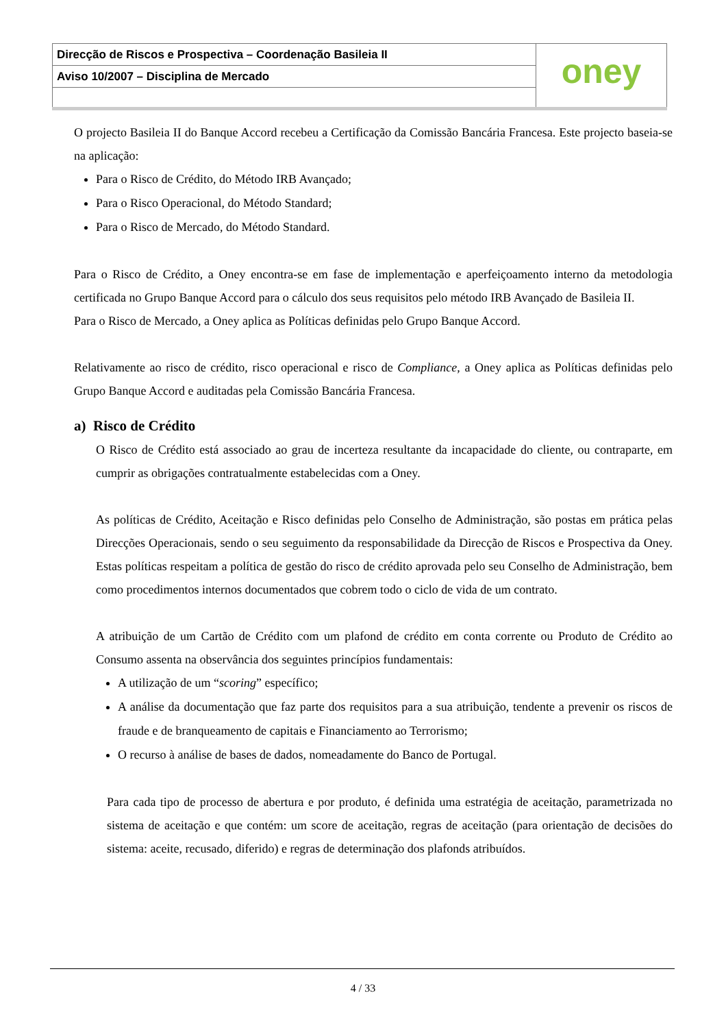Direcção de Riscos e Prospectiva – Coordenação Basileia II
Aviso 10/2007 – Disciplina de Mercado
oney
O projecto Basileia II do Banque Accord recebeu a Certificação da Comissão Bancária Francesa. Este projecto baseia-se na aplicação:
Para o Risco de Crédito, do Método IRB Avançado;
Para o Risco Operacional, do Método Standard;
Para o Risco de Mercado, do Método Standard.
Para o Risco de Crédito, a Oney encontra-se em fase de implementação e aperfeiçoamento interno da metodologia certificada no Grupo Banque Accord para o cálculo dos seus requisitos pelo método IRB Avançado de Basileia II.
Para o Risco de Mercado, a Oney aplica as Políticas definidas pelo Grupo Banque Accord.
Relativamente ao risco de crédito, risco operacional e risco de Compliance, a Oney aplica as Políticas definidas pelo Grupo Banque Accord e auditadas pela Comissão Bancária Francesa.
a) Risco de Crédito
O Risco de Crédito está associado ao grau de incerteza resultante da incapacidade do cliente, ou contraparte, em cumprir as obrigações contratualmente estabelecidas com a Oney.
As políticas de Crédito, Aceitação e Risco definidas pelo Conselho de Administração, são postas em prática pelas Direcções Operacionais, sendo o seu seguimento da responsabilidade da Direcção de Riscos e Prospectiva da Oney. Estas políticas respeitam a política de gestão do risco de crédito aprovada pelo seu Conselho de Administração, bem como procedimentos internos documentados que cobrem todo o ciclo de vida de um contrato.
A atribuição de um Cartão de Crédito com um plafond de crédito em conta corrente ou Produto de Crédito ao Consumo assenta na observância dos seguintes princípios fundamentais:
A utilização de um “scoring” específico;
A análise da documentação que faz parte dos requisitos para a sua atribuição, tendente a prevenir os riscos de fraude e de branqueamento de capitais e Financiamento ao Terrorismo;
O recurso à análise de bases de dados, nomeadamente do Banco de Portugal.
Para cada tipo de processo de abertura e por produto, é definida uma estratégia de aceitação, parametrizada no sistema de aceitação e que contém: um score de aceitação, regras de aceitação (para orientação de decisões do sistema: aceite, recusado, diferido) e regras de determinação dos plafonds atribuídos.
4 / 33